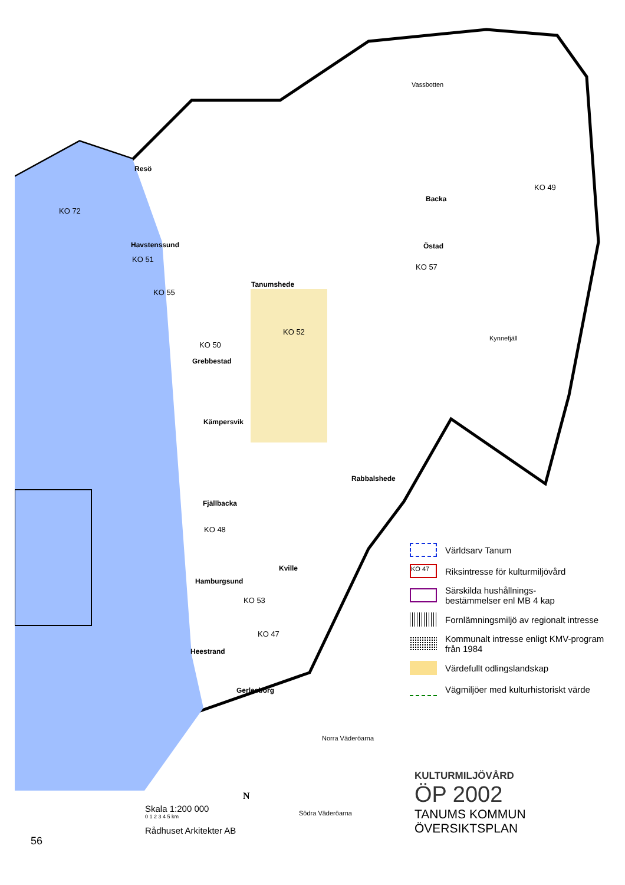Resö
Havstenssund
KO 72
KO 51
KO 55
Tanumshede
KO 52
KO 50
Grebbestad
Kämpersvik
Fjällbacka
KO 48
Kville
Hamburgsund
KO 53
Heestrand
KO 47
Gerlesborg
Rabbalshede
Vassbotten
Backa
Östad
KO 57
KO 49
Kynnefjäll
Norra Väderöarna
Södra Väderöarna
Världsarv Tanum
KO 47
Riksintresse för kulturmiljövård
Särskilda hushållnings-
bestämmelser enl MB 4 kap
Fornlämningsmiljö av regionalt intresse
Kommunalt intresse enligt KMV-program från 1984
Värdefullt odlingslandskap
Vägmiljöer med kulturhistoriskt värde
KULTURMILJÖVÅRD
ÖP 2002
TANUMS KOMMUN
ÖVERSIKTSPLAN
Skala 1:200 000
0 1 2 3 4 5 km
Rådhuset Arkitekter AB
N
56